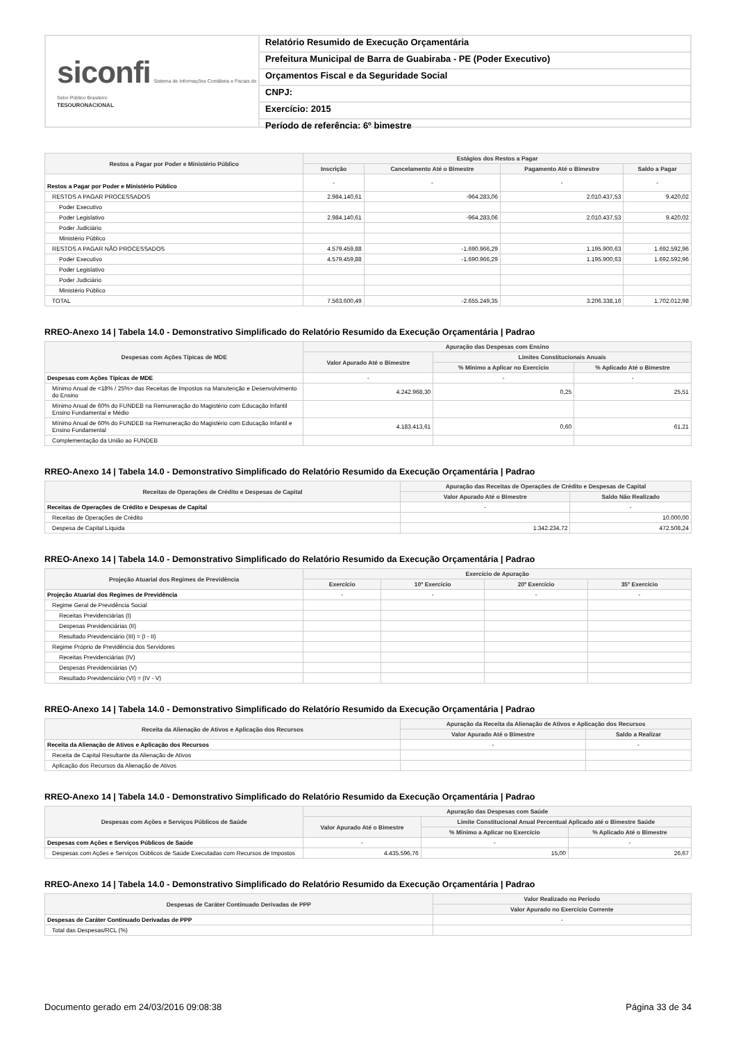siconfi Sistema de Informações Contábeis e Fiscais do Setor Público Brasileiro
TESOURONACIONAL
Relatório Resumido de Execução Orçamentária
Prefeitura Municipal de Barra de Guabiraba - PE (Poder Executivo)
Orçamentos Fiscal e da Seguridade Social
CNPJ:
Exercício: 2015
Período de referência: 6º bimestre
| Restos a Pagar por Poder e Ministério Público | Estágios dos Restos a Pagar | | | |
| --- | --- | --- | --- | --- |
| | Inscrição | Cancelamento Até o Bimestre | Pagamento Até o Bimestre | Saldo a Pagar |
| Restos a Pagar por Poder e Ministério Público | - | - | - | - |
| RESTOS A PAGAR PROCESSADOS | 2.984.140,61 | -964.283,06 | 2.010.437,53 | 9.420,02 |
| Poder Executivo | | | | |
| Poder Legislativo | 2.984.140,61 | -964.283,06 | 2.010.437,53 | 9.420,02 |
| Poder Judiciário | | | | |
| Ministério Público | | | | |
| RESTOS A PAGAR NÃO PROCESSADOS | 4.579.459,88 | -1.690.966,29 | 1.195.900,63 | 1.692.592,96 |
| Poder Executivo | 4.579.459,88 | -1.690.966,29 | 1.195.900,63 | 1.692.592,96 |
| Poder Legislativo | | | | |
| Poder Judiciário | | | | |
| Ministério Público | | | | |
| TOTAL | 7.563.600,49 | -2.655.249,35 | 3.206.338,16 | 1.702.012,98 |
RREO-Anexo 14 | Tabela 14.0 - Demonstrativo Simplificado do Relatório Resumido da Execução Orçamentária | Padrao
| Despesas com Ações Típicas de MDE | Apuração das Despesas com Ensino | | |
| --- | --- | --- | --- |
| | Valor Apurado Até o Bimestre | Limites Constitucionais Anuais | |
| | | % Mínimo a Aplicar no Exercício | % Aplicado Até o Bimestre |
| Despesas com Ações Típicas de MDE | - | - | - |
| Mínimo Anual de <18% / 25%> das Receitas de Impostos na Manutenção e Desenvolvimento do Ensino | 4.242.968,30 | 0,25 | 25,51 |
| Mínimo Anual de 60% do FUNDEB na Remuneração do Magistério com Educação Infantil Ensino Fundamental e Médio | | | |
| Mínimo Anual de 60% do FUNDEB na Remuneração do Magistério com Educação Infantil e Ensino Fundamental | 4.183.413,61 | 0,60 | 61,21 |
| Complementação da União ao FUNDEB | | | |
RREO-Anexo 14 | Tabela 14.0 - Demonstrativo Simplificado do Relatório Resumido da Execução Orçamentária | Padrao
| Receitas de Operações de Crédito e Despesas de Capital | Apuração das Receitas de Operações de Crédito e Despesas de Capital | |
| --- | --- | --- |
| | Valor Apurado Até o Bimestre | Saldo Não Realizado |
| Receitas de Operações de Crédito e Despesas de Capital | - | - |
| Receitas de Operações de Crédito | | 10.000,00 |
| Despesa de Capital Líquida | 1.342.234,72 | 472.508,24 |
RREO-Anexo 14 | Tabela 14.0 - Demonstrativo Simplificado do Relatório Resumido da Execução Orçamentária | Padrao
| Projeção Atuarial dos Regimes de Previdência | Exercício de Apuração | | | |
| --- | --- | --- | --- | --- |
| | Exercício | 10º Exercício | 20º Exercício | 35º Exercício |
| Projeção Atuarial dos Regimes de Previdência | - | - | - | - |
| Regime Geral de Previdência Social | | | | |
| Receitas Previdenciárias (I) | | | | |
| Despesas Previdenciárias (II) | | | | |
| Resultado Previdenciário (III) = (I - II) | | | | |
| Regime Próprio de Previdência dos Servidores | | | | |
| Receitas Previdenciárias (IV) | | | | |
| Despesas Previdenciárias (V) | | | | |
| Resultado Previdenciário (VI) = (IV - V) | | | | |
RREO-Anexo 14 | Tabela 14.0 - Demonstrativo Simplificado do Relatório Resumido da Execução Orçamentária | Padrao
| Receita da Alienação de Ativos e Aplicação dos Recursos | Apuração da Receita da Alienação de Ativos e Aplicação dos Recursos | |
| --- | --- | --- |
| | Valor Apurado Até o Bimestre | Saldo a Realizar |
| Receita da Alienação de Ativos e Aplicação dos Recursos | - | - |
| Receita de Capital Resultante da Alienação de Ativos | | |
| Aplicação dos Recursos da Alienação de Ativos | | |
RREO-Anexo 14 | Tabela 14.0 - Demonstrativo Simplificado do Relatório Resumido da Execução Orçamentária | Padrao
| Despesas com Ações e Serviços Públicos de Saúde | Apuração das Despesas com Saúde | | |
| --- | --- | --- | --- |
| | Valor Apurado Até o Bimestre | Limite Constitucional Anual Percentual Aplicado até o Bimestre Saúde | |
| | | % Mínimo a Aplicar no Exercício | % Aplicado Até o Bimestre |
| Despesas com Ações e Serviços Públicos de Saúde | - | - | - |
| Despesas com Ações e Serviços Oúblicos de Saúde Executadas com Recursos de Impostos | 4.435.596,76 | 15,00 | 26,67 |
RREO-Anexo 14 | Tabela 14.0 - Demonstrativo Simplificado do Relatório Resumido da Execução Orçamentária | Padrao
| Despesas de Caráter Continuado Derivadas de PPP | Valor Realizado no Período |
| --- | --- |
| | Valor Apurado no Exercício Corrente |
| Despesas de Caráter Continuado Derivadas de PPP | - |
| Total das Despesas/RCL (%) | |
Documento gerado em 24/03/2016 09:08:38 Página 33 de 34